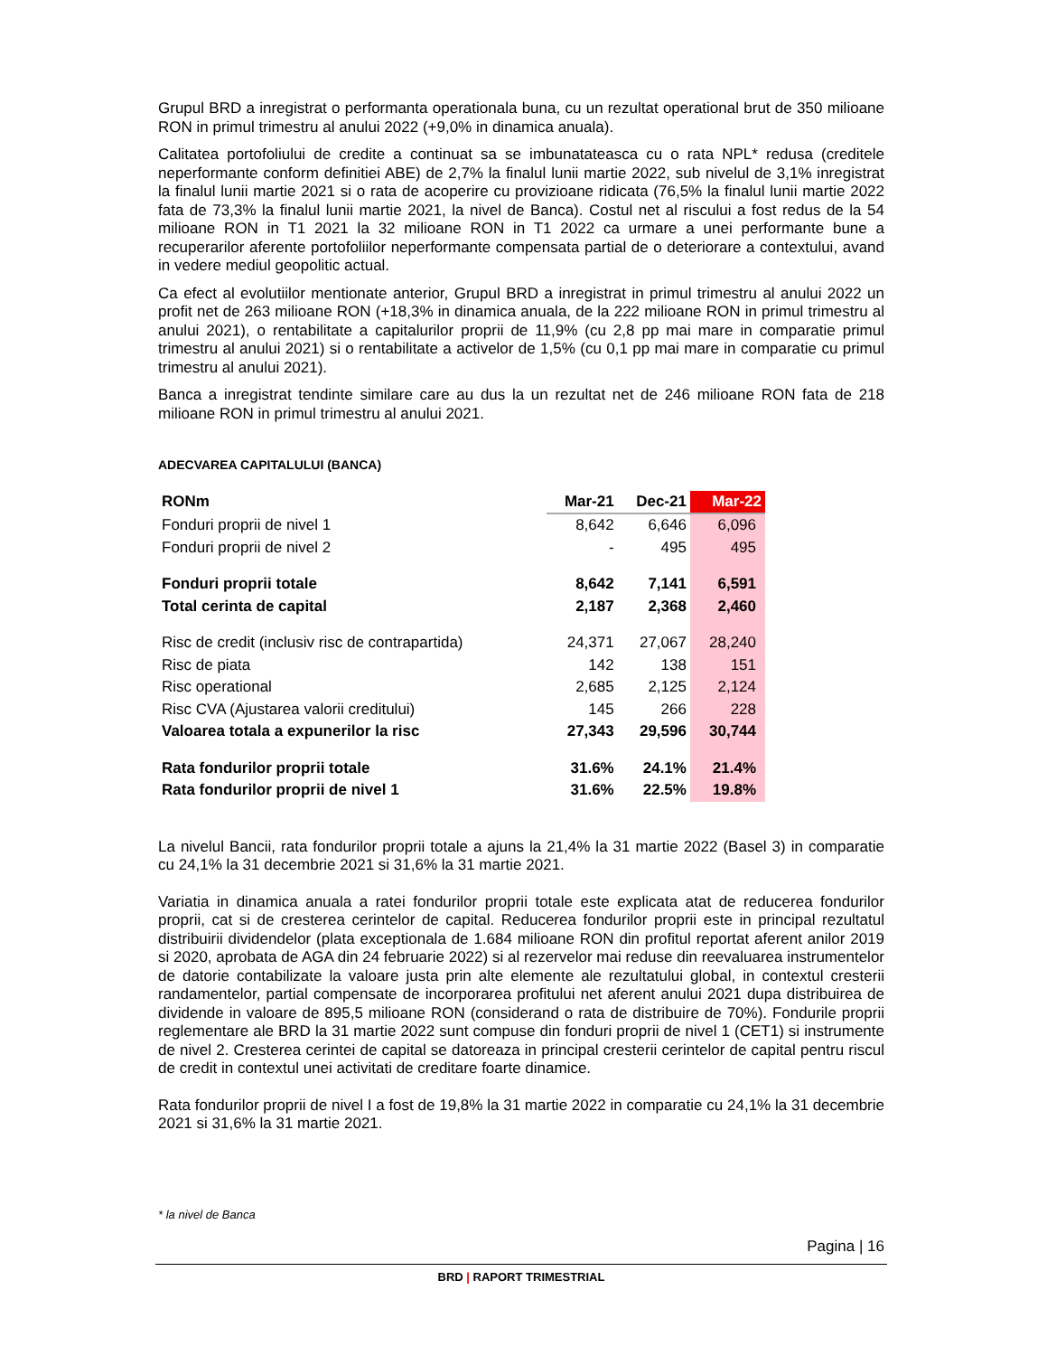Grupul BRD a inregistrat o performanta operationala buna, cu un rezultat operational brut de 350 milioane RON in primul trimestru al anului 2022 (+9,0% in dinamica anuala).
Calitatea portofoliului de credite a continuat sa se imbunatateasca cu o rata NPL* redusa (creditele neperformante conform definitiei ABE) de 2,7% la finalul lunii martie 2022, sub nivelul de 3,1% inregistrat la finalul lunii martie 2021 si o rata de acoperire cu provizioane ridicata (76,5% la finalul lunii martie 2022 fata de 73,3% la finalul lunii martie 2021, la nivel de Banca). Costul net al riscului a fost redus de la 54 milioane RON in T1 2021 la 32 milioane RON in T1 2022 ca urmare a unei performante bune a recuperarilor aferente portofoliilor neperformante compensata partial de o deteriorare a contextului, avand in vedere mediul geopolitic actual.
Ca efect al evolutiilor mentionate anterior, Grupul BRD a inregistrat in primul trimestru al anului 2022 un profit net de 263 milioane RON (+18,3% in dinamica anuala, de la 222 milioane RON in primul trimestru al anului 2021), o rentabilitate a capitalurilor proprii de 11,9% (cu 2,8 pp mai mare in comparatie primul trimestru al anului 2021) si o rentabilitate a activelor de 1,5% (cu 0,1 pp mai mare in comparatie cu primul trimestru al anului 2021).
Banca a inregistrat tendinte similare care au dus la un rezultat net de 246 milioane RON fata de 218 milioane RON in primul trimestru al anului 2021.
ADECVAREA CAPITALULUI (BANCA)
| RONm | Mar-21 | Dec-21 | Mar-22 |
| --- | --- | --- | --- |
| Fonduri proprii de nivel 1 | 8,642 | 6,646 | 6,096 |
| Fonduri proprii de nivel 2 | - | 495 | 495 |
| Fonduri proprii totale | 8,642 | 7,141 | 6,591 |
| Total cerinta de capital | 2,187 | 2,368 | 2,460 |
| Risc de credit (inclusiv risc de contrapartida) | 24,371 | 27,067 | 28,240 |
| Risc de piata | 142 | 138 | 151 |
| Risc operational | 2,685 | 2,125 | 2,124 |
| Risc CVA (Ajustarea valorii creditului) | 145 | 266 | 228 |
| Valoarea totala a expunerilor la risc | 27,343 | 29,596 | 30,744 |
| Rata fondurilor proprii totale | 31.6% | 24.1% | 21.4% |
| Rata fondurilor proprii de nivel 1 | 31.6% | 22.5% | 19.8% |
La nivelul Bancii, rata fondurilor proprii totale a ajuns la 21,4% la 31 martie 2022 (Basel 3) in comparatie cu 24,1% la 31 decembrie 2021 si 31,6% la 31 martie 2021.
Variatia in dinamica anuala a ratei fondurilor proprii totale este explicata atat de reducerea fondurilor proprii, cat si de cresterea cerintelor de capital. Reducerea fondurilor proprii este in principal rezultatul distribuirii dividendelor (plata exceptionala de 1.684 milioane RON din profitul reportat aferent anilor 2019 si 2020, aprobata de AGA din 24 februarie 2022) si al rezervelor mai reduse din reevaluarea instrumentelor de datorie contabilizate la valoare justa prin alte elemente ale rezultatului global, in contextul cresterii randamentelor, partial compensate de incorporarea profitului net aferent anului 2021 dupa distribuirea de dividende in valoare de 895,5 milioane RON (considerand o rata de distribuire de 70%). Fondurile proprii reglementare ale BRD la 31 martie 2022 sunt compuse din fonduri proprii de nivel 1 (CET1) si instrumente de nivel 2. Cresterea cerintei de capital se datoreaza in principal cresterii cerintelor de capital pentru riscul de credit in contextul unei activitati de creditare foarte dinamice.
Rata fondurilor proprii de nivel I a fost de 19,8% la 31 martie 2022 in comparatie cu 24,1% la 31 decembrie 2021 si 31,6% la 31 martie 2021.
* la nivel de Banca
Pagina | 16
BRD | RAPORT TRIMESTRIAL